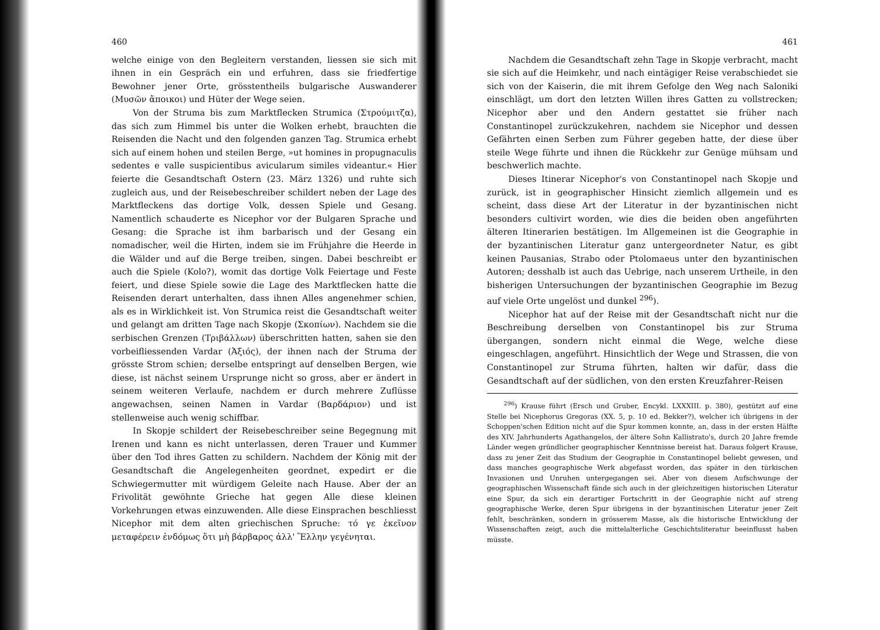460
welche einige von den Begleitern verstanden, liessen sie sich mit ihnen in ein Gespräch ein und erfuhren, dass sie friedfertige Bewohner jener Orte, grösstentheils bulgarische Auswanderer (Μυσῶν ἄποικοι) und Hüter der Wege seien.
Von der Struma bis zum Marktflecken Strumica (Στρούμιτζα), das sich zum Himmel bis unter die Wolken erhebt, brauchten die Reisenden die Nacht und den folgenden ganzen Tag. Strumica erhebt sich auf einem hohen und steilen Berge, »ut homines in propugnaculis sedentes e valle suspicientibus avicularum similes videantur.« Hier feierte die Gesandtschaft Ostern (23. März 1326) und ruhte sich zugleich aus, und der Reisebeschreiber schildert neben der Lage des Marktfleckens das dortige Volk, dessen Spiele und Gesang. Namentlich schauderte es Nicephor vor der Bulgaren Sprache und Gesang: die Sprache ist ihm barbarisch und der Gesang ein nomadischer, weil die Hirten, indem sie im Frühjahre die Heerde in die Wälder und auf die Berge treiben, singen. Dabei beschreibt er auch die Spiele (Kolo?), womit das dortige Volk Feiertage und Feste feiert, und diese Spiele sowie die Lage des Marktflecken hatte die Reisenden derart unterhalten, dass ihnen Alles angenehmer schien, als es in Wirklichkeit ist. Von Strumica reist die Gesandtschaft weiter und gelangt am dritten Tage nach Skopje (Σκοπίων). Nachdem sie die serbischen Grenzen (Τριβάλλων) überschritten hatten, sahen sie den vorbeifliessenden Vardar (Ἀξιός), der ihnen nach der Struma der grösste Strom schien; derselbe entspringt auf denselben Bergen, wie diese, ist nächst seinem Ursprunge nicht so gross, aber er ändert in seinem weiteren Verlaufe, nachdem er durch mehrere Zuflüsse angewachsen, seinen Namen in Vardar (Βαρδάριον) und ist stellenweise auch wenig schiffbar.
In Skopje schildert der Reisebeschreiber seine Begegnung mit Irenen und kann es nicht unterlassen, deren Trauer und Kummer über den Tod ihres Gatten zu schildern. Nachdem der König mit der Gesandtschaft die Angelegenheiten geordnet, expedirt er die Schwiegermutter mit würdigem Geleite nach Hause. Aber der an Frivolität gewöhnte Grieche hat gegen Alle diese kleinen Vorkehrungen etwas einzuwenden. Alle diese Einsprachen beschliesst Nicephor mit dem alten griechischen Spruche: τό γε ἐκεῖνον μεταφέρειν ἐνδόμως ὅτι μὴ βάρβαρος ἀλλ' Ἕλλην γεγένηται.
461
Nachdem die Gesandtschaft zehn Tage in Skopje verbracht, macht sie sich auf die Heimkehr, und nach eintägiger Reise verabschiedet sie sich von der Kaiserin, die mit ihrem Gefolge den Weg nach Saloniki einschlägt, um dort den letzten Willen ihres Gatten zu vollstrecken; Nicephor aber und den Andern gestattet sie früher nach Constantinopel zurückzukehren, nachdem sie Nicephor und dessen Gefährten einen Serben zum Führer gegeben hatte, der diese über steile Wege führte und ihnen die Rückkehr zur Genüge mühsam und beschwerlich machte.
Dieses Itinerar Nicephor's von Constantinopel nach Skopje und zurück, ist in geographischer Hinsicht ziemlich allgemein und es scheint, dass diese Art der Literatur in der byzantinischen nicht besonders cultivirt worden, wie dies die beiden oben angeführten älteren Itinerarien bestätigen. Im Allgemeinen ist die Geographie in der byzantinischen Literatur ganz untergeordneter Natur, es gibt keinen Pausanias, Strabo oder Ptolomaeus unter den byzantinischen Autoren; desshalb ist auch das Uebrige, nach unserem Urtheile, in den bisherigen Untersuchungen der byzantinischen Geographie im Bezug auf viele Orte ungelöst und dunkel <sup>296</sup>).
Nicephor hat auf der Reise mit der Gesandtschaft nicht nur die Beschreibung derselben von Constantinopel bis zur Struma übergangen, sondern nicht einmal die Wege, welche diese eingeschlagen, angeführt. Hinsichtlich der Wege und Strassen, die von Constantinopel zur Struma führten, halten wir dafür, dass die Gesandtschaft auf der südlichen, von den ersten Kreuzfahrer-Reisen
<sup>296</sup>) Krause führt (Ersch und Gruber, Encykl. LXXXIII. p. 380), gestützt auf eine Stelle bei Nicephorus Gregoras (XX. 5, p. 10 ed. Bekker?), welcher ich übrigens in der Schoppen'schen Edition nicht auf die Spur kommen konnte, an, dass in der ersten Hälfte des XIV. Jahrhunderts Agathangelos, der ältere Sohn Kallistrato's, durch 20 Jahre fremde Länder wegen gründlicher geographischer Kenntnisse bereist hat. Daraus folgert Krause, dass zu jener Zeit das Studium der Geographie in Constantinopel beliebt gewesen, und dass manches geographische Werk abgefasst worden, das später in den türkischen Invasionen und Unruhen untergegangen sei. Aber von diesem Aufschwunge der geographischen Wissenschaft fände sich auch in der gleichzeitigen historischen Literatur eine Spur, da sich ein derartiger Fortschritt in der Geographie nicht auf streng geographische Werke, deren Spur übrigens in der byzantinischen Literatur jener Zeit fehlt, beschränken, sondern in grösserem Masse, als die historische Entwicklung der Wissenschaften zeigt, auch die mittelalterliche Geschichtsliteratur beeinflusst haben müsste.